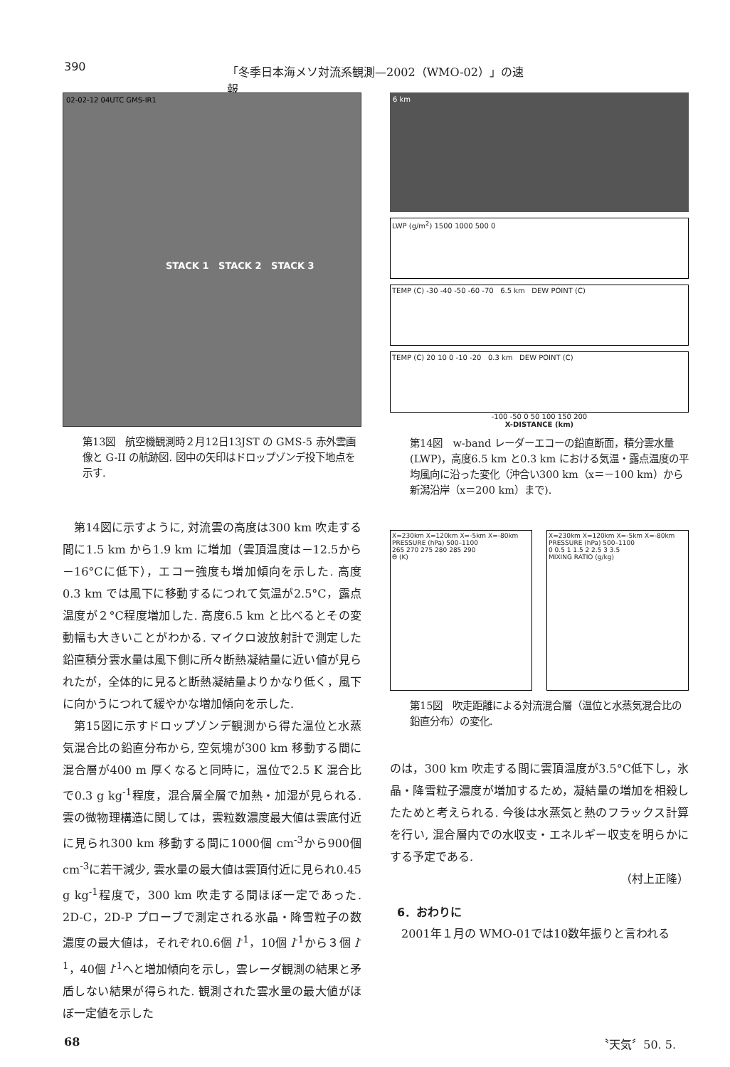390 「冬季日本海メソ対流系観測—2002（WMO-02）」の速報
02-02-12 04UTC GMS-IR1
STACK 1 STACK 2 STACK 3
第13図　航空機観測時２月12日13JST の GMS-5 赤外雲画像と G-II の航跡図. 図中の矢印はドロップゾンデ投下地点を示す.
第14図に示すように, 対流雲の高度は300 km 吹走する間に1.5 km から1.9 km に増加（雲頂温度は－12.5から－16°Cに低下），エコー強度も増加傾向を示した. 高度0.3 km では風下に移動するにつれて気温が2.5°C，露点温度が２°C程度増加した. 高度6.5 km と比べるとその変動幅も大きいことがわかる. マイクロ波放射計で測定した鉛直積分雲水量は風下側に所々断熱凝結量に近い値が見られたが，全体的に見ると断熱凝結量よりかなり低く，風下に向かうにつれて緩やかな増加傾向を示した.
第15図に示すドロップゾンデ観測から得た温位と水蒸気混合比の鉛直分布から, 空気塊が300 km 移動する間に混合層が400 m 厚くなると同時に，温位で2.5 K 混合比で0.3 g kg<sup>-1</sup>程度，混合層全層で加熱・加湿が見られる. 雲の微物理構造に関しては，雲粒数濃度最大値は雲底付近に見られ300 km 移動する間に1000個 cm<sup>-3</sup>から900個 cm<sup>-3</sup>に若干減少, 雲水量の最大値は雲頂付近に見られ0.45 g kg<sup>-1</sup>程度で，300 km 吹走する間ほぼ一定であった. 2D-C，2D-P プローブで測定される氷晶・降雪粒子の数濃度の最大値は，それぞれ0.6個 l<sup>-1</sup>，10個 l<sup>-1</sup>から３個 l<sup>-1</sup>，40個 l<sup>-1</sup>へと増加傾向を示し，雲レーダ観測の結果と矛盾しない結果が得られた. 観測された雲水量の最大値がほぼ一定値を示した
6 km
LWP (g/m<sup>2</sup>) 1500 1000 500 0
TEMP (C) -30 -40 -50 -60 -70 6.5 km DEW POINT (C)
TEMP (C) 20 10 0 -10 -20 0.3 km DEW POINT (C)
-100 -50 0 50 100 150 200
X-DISTANCE (km)
第14図　w-band レーダーエコーの鉛直断面，積分雲水量(LWP)，高度6.5 km と0.3 km における気温・露点温度の平均風向に沿った変化（沖合い300 km（x＝－100 km）から新潟沿岸（x＝200 km）まで).
X=230km X=120km X=-5km X=-80km
PRESSURE (hPa) 500–1100
265 270 275 280 285 290
Θ (K)
X=230km X=120km X=-5km X=-80km
PRESSURE (hPa) 500–1100
0 0.5 1 1.5 2 2.5 3 3.5
MIXING RATIO (g/kg)
第15図　吹走距離による対流混合層（温位と水蒸気混合比の鉛直分布）の変化.
のは，300 km 吹走する間に雲頂温度が3.5°C低下し，氷晶・降雪粒子濃度が増加するため，凝結量の増加を相殺したためと考えられる. 今後は水蒸気と熱のフラックス計算を行い, 混合層内での水収支・エネルギー収支を明らかにする予定である.
（村上正隆）
6．おわりに
2001年１月の WMO-01では10数年振りと言われる
68 〝天気〞50. 5.